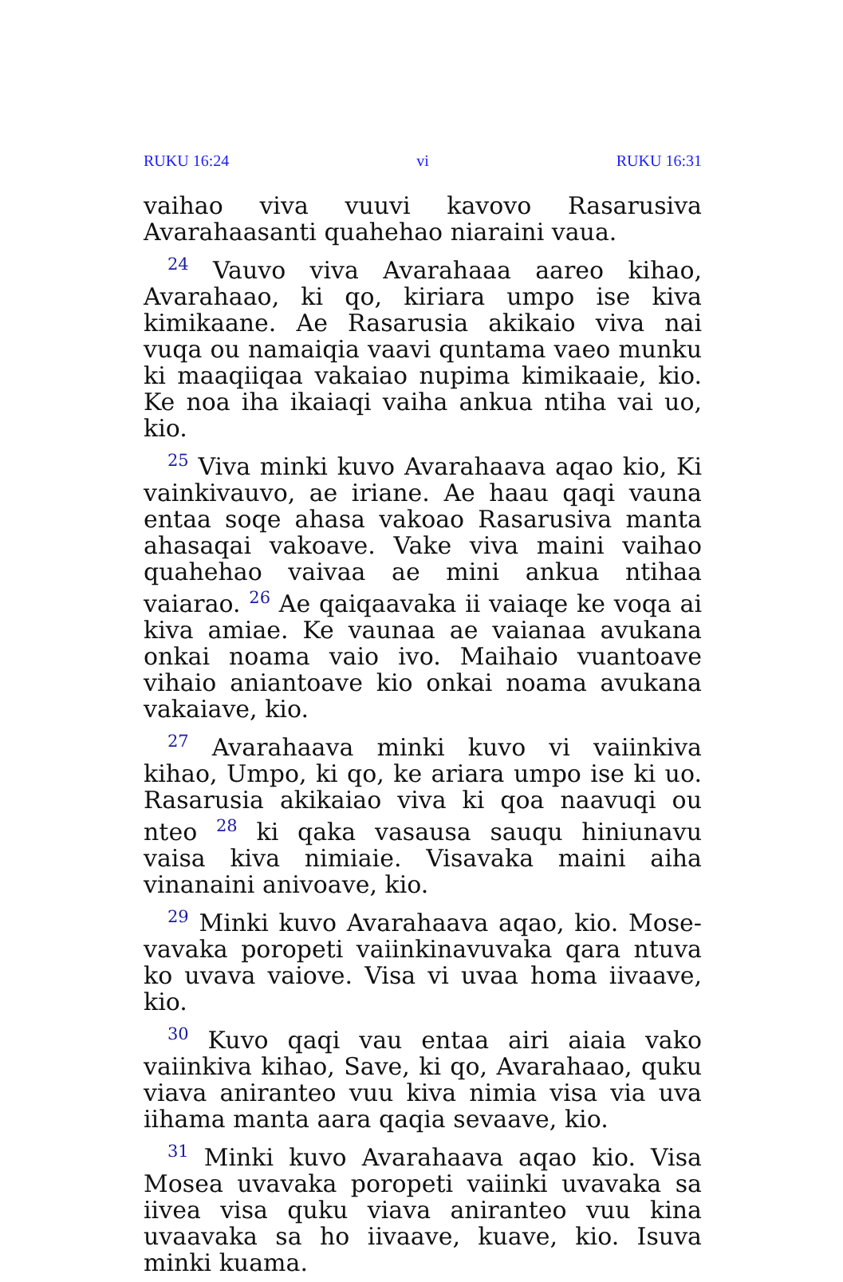RUKU 16:24 vi RUKU 16:31
vaihao viva vuuvi kavovo Rasarusiva Avarahaas­anti quahehao niaraini vaua.
<sup>24</sup> Vauvo viva Avarahaaa aareo kihao, Avara­haao, ki qo, kiriara umpo ise kiva kimikaane. Ae Rasarusia akikaio viva nai vuqa ou namaiqia vaavi quntama vaeo munku ki maaqiiqaa vakaiao nupima kimikaaie, kio. Ke noa iha ikaiaqi vaiha ankua ntiha vai uo, kio.
<sup>25</sup> Viva minki kuvo Avarahaava aqao kio, Ki vainkivauvo, ae iriane. Ae haau qaqi vauna entaa soqe ahasa vakoao Rasarusiva manta ahasaqai vakoave. Vake viva maini vaihao quahehao vaivaa ae mini ankua ntihaa vaiarao. <sup>26</sup> Ae qaiqaavaka ii vaiaqe ke voqa ai kiva amiae. Ke vaunaa ae vaianaa avukana onkai noama vaio ivo. Maihaio vuantoave vihaio aniantoave kio onkai noama avukana vakaiave, kio.
<sup>27</sup> Avarahaava minki kuvo vi vaiinkiva kihao, Umpo, ki qo, ke ariara umpo ise ki uo. Rasaru­sia akikaiao viva ki qoa naavuqi ou nteo <sup>28</sup> ki qaka vasausa sauqu hiniunavu vaisa kiva nimi­aie. Visavaka maini aiha vinanaini anivoave, kio.
<sup>29</sup> Minki kuvo Avarahaava aqao, kio. Mose­vavaka poropeti vaiinkinavuvaka qara ntuva ko uvava vaiove. Visa vi uvaa homa iivaave, kio.
<sup>30</sup> Kuvo qaqi vau entaa airi aiaia vako vaiinkiva kihao, Save, ki qo, Avarahaao, quku viava aniran­teo vuu kiva nimia visa via uva iihama manta aara qaqia sevaave, kio.
<sup>31</sup> Minki kuvo Avarahaava aqao kio. Visa Mosea uvavaka poropeti vaiinki uvavaka sa iivea visa quku viava aniranteo vuu kina uvaavaka sa ho iivaave, kuave, kio. Isuva minki kuama.